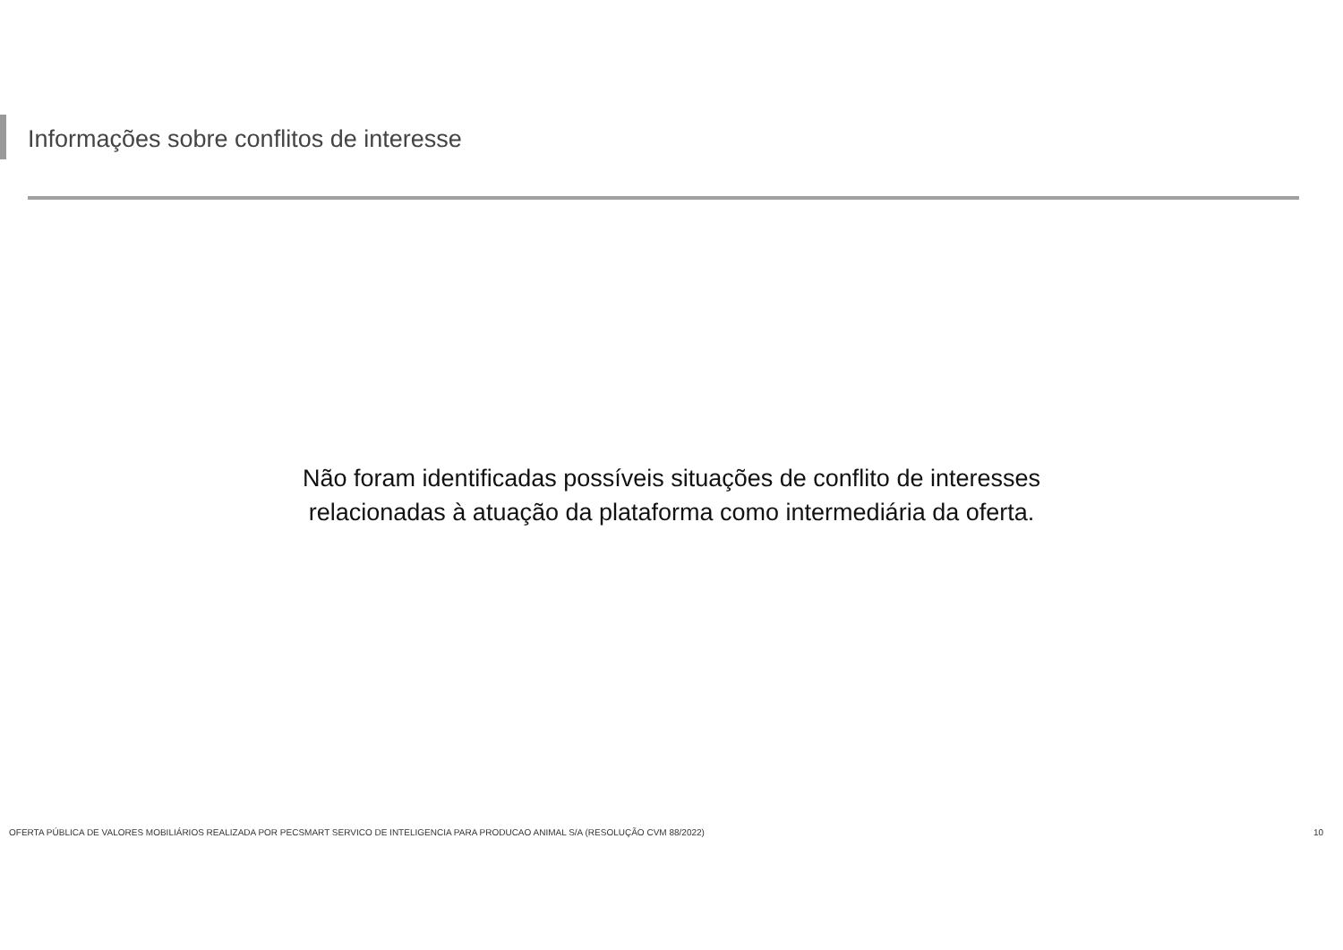Informações sobre conflitos de interesse
Não foram identificadas possíveis situações de conflito de interesses
relacionadas à atuação da plataforma como intermediária da oferta.
OFERTA PÚBLICA DE VALORES MOBILIÁRIOS REALIZADA POR PECSMART SERVICO DE INTELIGENCIA PARA PRODUCAO ANIMAL S/A (RESOLUÇÃO CVM 88/2022) 10